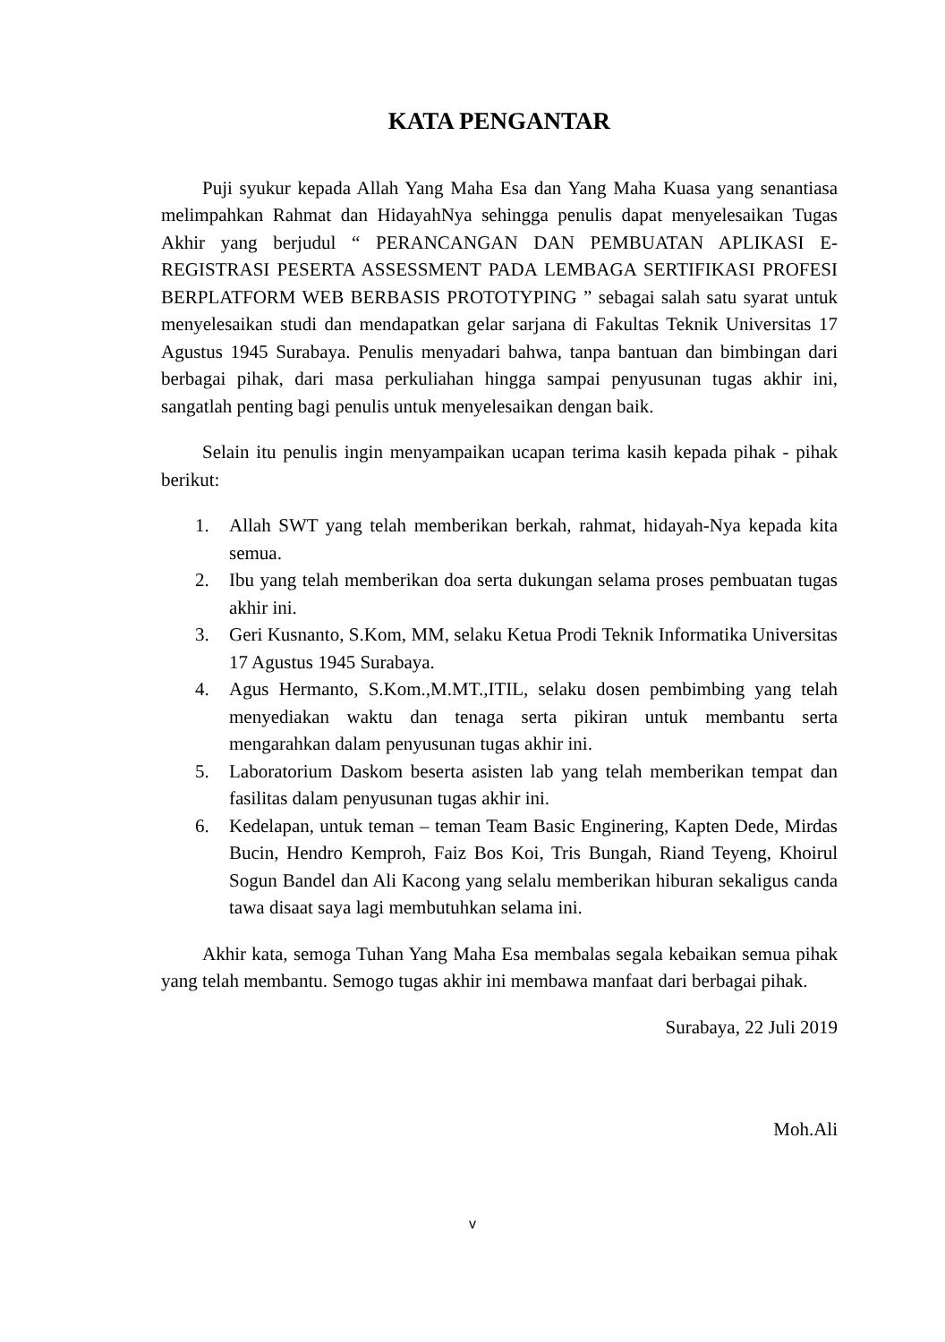KATA PENGANTAR
Puji syukur kepada Allah Yang Maha Esa dan Yang Maha Kuasa yang senantiasa melimpahkan Rahmat dan HidayahNya sehingga penulis dapat menyelesaikan Tugas Akhir yang berjudul “ PERANCANGAN DAN PEMBUATAN APLIKASI E-REGISTRASI PESERTA ASSESSMENT PADA LEMBAGA SERTIFIKASI PROFESI BERPLATFORM WEB BERBASIS PROTOTYPING ” sebagai salah satu syarat untuk menyelesaikan studi dan mendapatkan gelar sarjana di Fakultas Teknik Universitas 17 Agustus 1945 Surabaya. Penulis menyadari bahwa, tanpa bantuan dan bimbingan dari berbagai pihak, dari masa perkuliahan hingga sampai penyusunan tugas akhir ini, sangatlah penting bagi penulis untuk menyelesaikan dengan baik.
Selain itu penulis ingin menyampaikan ucapan terima kasih kepada pihak - pihak berikut:
1. Allah SWT yang telah memberikan berkah, rahmat, hidayah-Nya kepada kita semua.
2. Ibu yang telah memberikan doa serta dukungan selama proses pembuatan tugas akhir ini.
3. Geri Kusnanto, S.Kom, MM, selaku Ketua Prodi Teknik Informatika Universitas 17 Agustus 1945 Surabaya.
4. Agus Hermanto, S.Kom.,M.MT.,ITIL, selaku dosen pembimbing yang telah menyediakan waktu dan tenaga serta pikiran untuk membantu serta mengarahkan dalam penyusunan tugas akhir ini.
5. Laboratorium Daskom beserta asisten lab yang telah memberikan tempat dan fasilitas dalam penyusunan tugas akhir ini.
6. Kedelapan, untuk teman – teman Team Basic Enginering, Kapten Dede, Mirdas Bucin, Hendro Kemproh, Faiz Bos Koi, Tris Bungah, Riand Teyeng, Khoirul Sogun Bandel dan Ali Kacong yang selalu memberikan hiburan sekaligus canda tawa disaat saya lagi membutuhkan selama ini.
Akhir kata, semoga Tuhan Yang Maha Esa membalas segala kebaikan semua pihak yang telah membantu. Semogo tugas akhir ini membawa manfaat dari berbagai pihak.
Surabaya, 22 Juli 2019
Moh.Ali
v